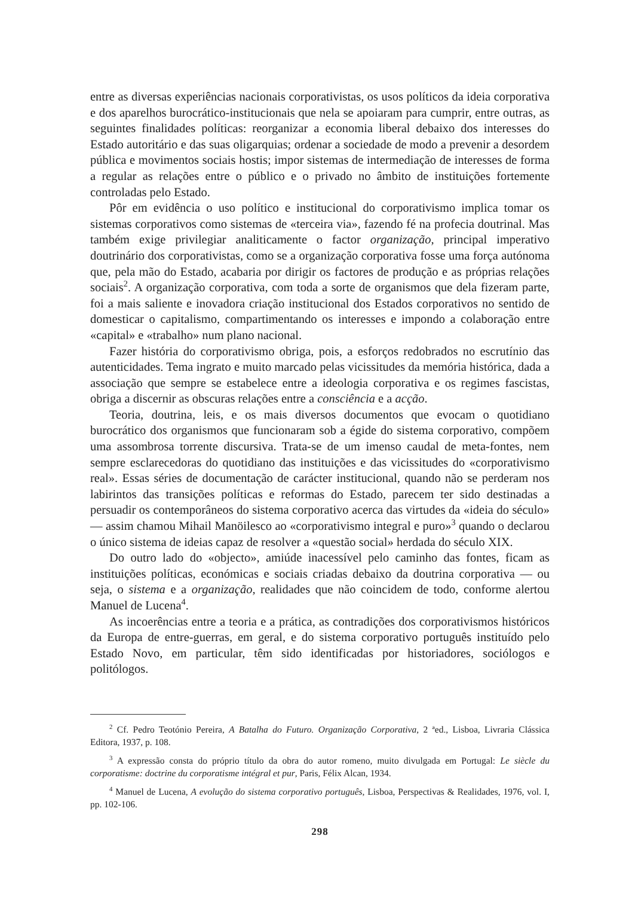entre as diversas experiências nacionais corporativistas, os usos políticos da ideia corporativa e dos aparelhos burocrático-institucionais que nela se apoiaram para cumprir, entre outras, as seguintes finalidades políticas: reorganizar a economia liberal debaixo dos interesses do Estado autoritário e das suas oligarquias; ordenar a sociedade de modo a prevenir a desordem pública e movimentos sociais hostis; impor sistemas de intermediação de interesses de forma a regular as relações entre o público e o privado no âmbito de instituições fortemente controladas pelo Estado.
Pôr em evidência o uso político e institucional do corporativismo implica tomar os sistemas corporativos como sistemas de «terceira via», fazendo fé na profecia doutrinal. Mas também exige privilegiar analiticamente o factor organização, principal imperativo doutrinário dos corporativistas, como se a organização corporativa fosse uma força autónoma que, pela mão do Estado, acabaria por dirigir os factores de produção e as próprias relações sociais<sup>2</sup>. A organização corporativa, com toda a sorte de organismos que dela fizeram parte, foi a mais saliente e inovadora criação institucional dos Estados corporativos no sentido de domesticar o capitalismo, compartimentando os interesses e impondo a colaboração entre «capital» e «trabalho» num plano nacional.
Fazer história do corporativismo obriga, pois, a esforços redobrados no escrutínio das autenticidades. Tema ingrato e muito marcado pelas vicissitudes da memória histórica, dada a associação que sempre se estabelece entre a ideologia corporativa e os regimes fascistas, obriga a discernir as obscuras relações entre a consciência e a acção.
Teoria, doutrina, leis, e os mais diversos documentos que evocam o quotidiano burocrático dos organismos que funcionaram sob a égide do sistema corporativo, compõem uma assombrosa torrente discursiva. Trata-se de um imenso caudal de meta-fontes, nem sempre esclarecedoras do quotidiano das instituições e das vicissitudes do «corporativismo real». Essas séries de documentação de carácter institucional, quando não se perderam nos labirintos das transições políticas e reformas do Estado, parecem ter sido destinadas a persuadir os contemporâneos do sistema corporativo acerca das virtudes da «ideia do século» — assim chamou Mihail Manöilesco ao «corporativismo integral e puro»<sup>3</sup> quando o declarou o único sistema de ideias capaz de resolver a «questão social» herdada do século XIX.
Do outro lado do «objecto», amiúde inacessível pelo caminho das fontes, ficam as instituições políticas, económicas e sociais criadas debaixo da doutrina corporativa — ou seja, o sistema e a organização, realidades que não coincidem de todo, conforme alertou Manuel de Lucena<sup>4</sup>.
As incoerências entre a teoria e a prática, as contradições dos corporativismos históricos da Europa de entre-guerras, em geral, e do sistema corporativo português instituído pelo Estado Novo, em particular, têm sido identificadas por historiadores, sociólogos e politólogos.
<sup>2</sup> Cf. Pedro Teotónio Pereira, A Batalha do Futuro. Organização Corporativa, 2 ªed., Lisboa, Livraria Clássica Editora, 1937, p. 108.
<sup>3</sup> A expressão consta do próprio título da obra do autor romeno, muito divulgada em Portugal: Le siècle du corporatisme: doctrine du corporatisme intégral et pur, Paris, Félix Alcan, 1934.
<sup>4</sup> Manuel de Lucena, A evolução do sistema corporativo português, Lisboa, Perspectivas & Realidades, 1976, vol. I, pp. 102-106.
298